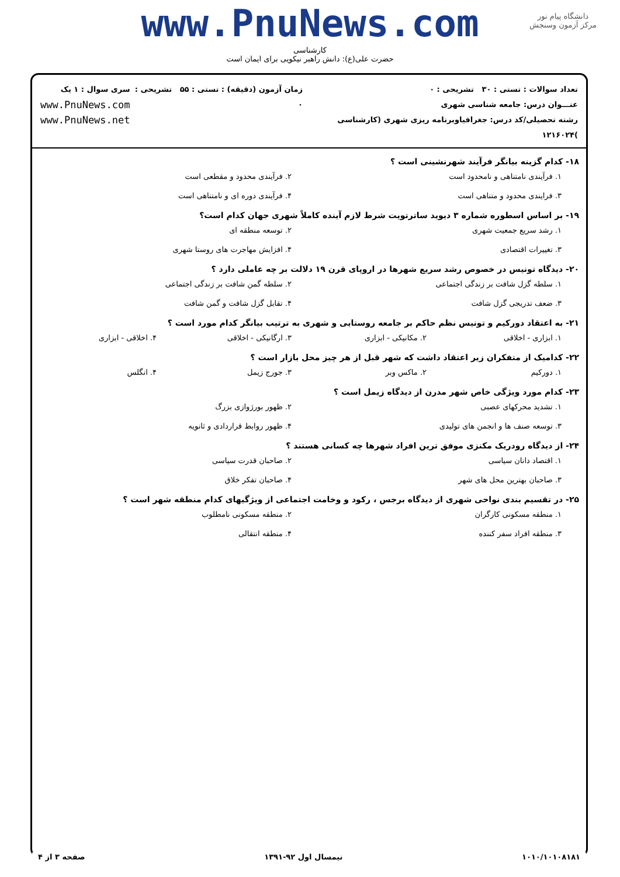دانشگاه پیام نور
مرکز آزمون وسنجش
www.PnuNews.com
کارشناسی
حضرت علی(ع): دانش راهبر نیکویی برای ایمان است
تعداد سوالات : تستی : ۳۰ تشریحی : ۰
عنـــوان درس: جامعه شناسی شهری
رشته تحصیلی/کد درس: جغرافیاوبرنامه ریزی شهری (کارشناسی )۱۲۱۶۰۲۴
زمان آزمون (دقیقه) : تستی : ۵۵ تشریحی : ۰
سری سوال : ۱ یک
www.PnuNews.com
www.PnuNews.net
۱۸- کدام گزینه بیانگر فرآیند شهرنشینی است ؟
۱. فرآیندی نامتناهی و نامحدود است ۲. فرآیندی محدود و مقطعی است
۳. فرایندی محدود و متناهی است ۴. فرآیندی دوره ای و نامتناهی است
۱۹- بر اساس اسطوره شماره ۳ دیوید ساترتویت شرط لازم آینده کاملاً شهری جهان کدام است؟
۱. رشد سریع جمعیت شهری ۲. توسعه منطقه ای
۳. تغییرات اقتصادی ۴. افزایش مهاجرت های روستا شهری
۲۰- دیدگاه تونیس در خصوص رشد سریع شهرها در اروپای قرن ۱۹ دلالت بر چه عاملی دارد ؟
۱. سلطه گزل شافت بر زندگی اجتماعی ۲. سلطه گمن شافت بر زندگی اجتماعی
۳. ضعف تدریجی گزل شافت ۴. تقابل گزل شافت و گمن شافت
۲۱- به اعتقاد دورکیم و تونیس نظم حاکم بر جامعه روستایی و شهری به ترتیب بیانگر کدام مورد است ؟
۱. ابزاری - اخلاقی ۲. مکانیکی - ابزاری ۳. ارگانیکی - اخلاقی ۴. اخلاقی - ابزاری
۲۲- کدامیک از متفکران زیر اعتقاد داشت که شهر قبل از هر چیز محل بازار است ؟
۱. دورکیم ۲. ماکس وبر ۳. جورج زیمل ۴. انگلس
۲۳- کدام مورد ویژگی خاص شهر مدرن از دیدگاه زیمل است ؟
۱. تشدید محرکهای عصبی ۲. ظهور بورژوازی بزرگ
۳. توسعه صنف ها و انجمن های تولیدی ۴. ظهور روابط قراردادی و ثانویه
۲۴- از دیدگاه رودریک مکنزی موفق ترین افراد شهرها چه کسانی هستند ؟
۱. اقتصاد دانان سیاسی ۲. صاحبان قدرت سیاسی
۳. صاحبان بهترین محل های شهر ۴. صاحبان تفکر خلاق
۲۵- در تقسیم بندی نواحی شهری از دیدگاه برجس ، رکود و وخامت اجتماعی از ویژگیهای کدام منطقه شهر است ؟
۱. منطقه مسکونی کارگران ۲. منطقه مسکونی نامطلوب
۳. منطقه افراد سفر کننده ۴. منطقه انتقالی
۱۰۱۰/۱۰۱۰۸۱۸۱ نیمسال اول ۹۲-۱۳۹۱ صفحه ۳ از ۴